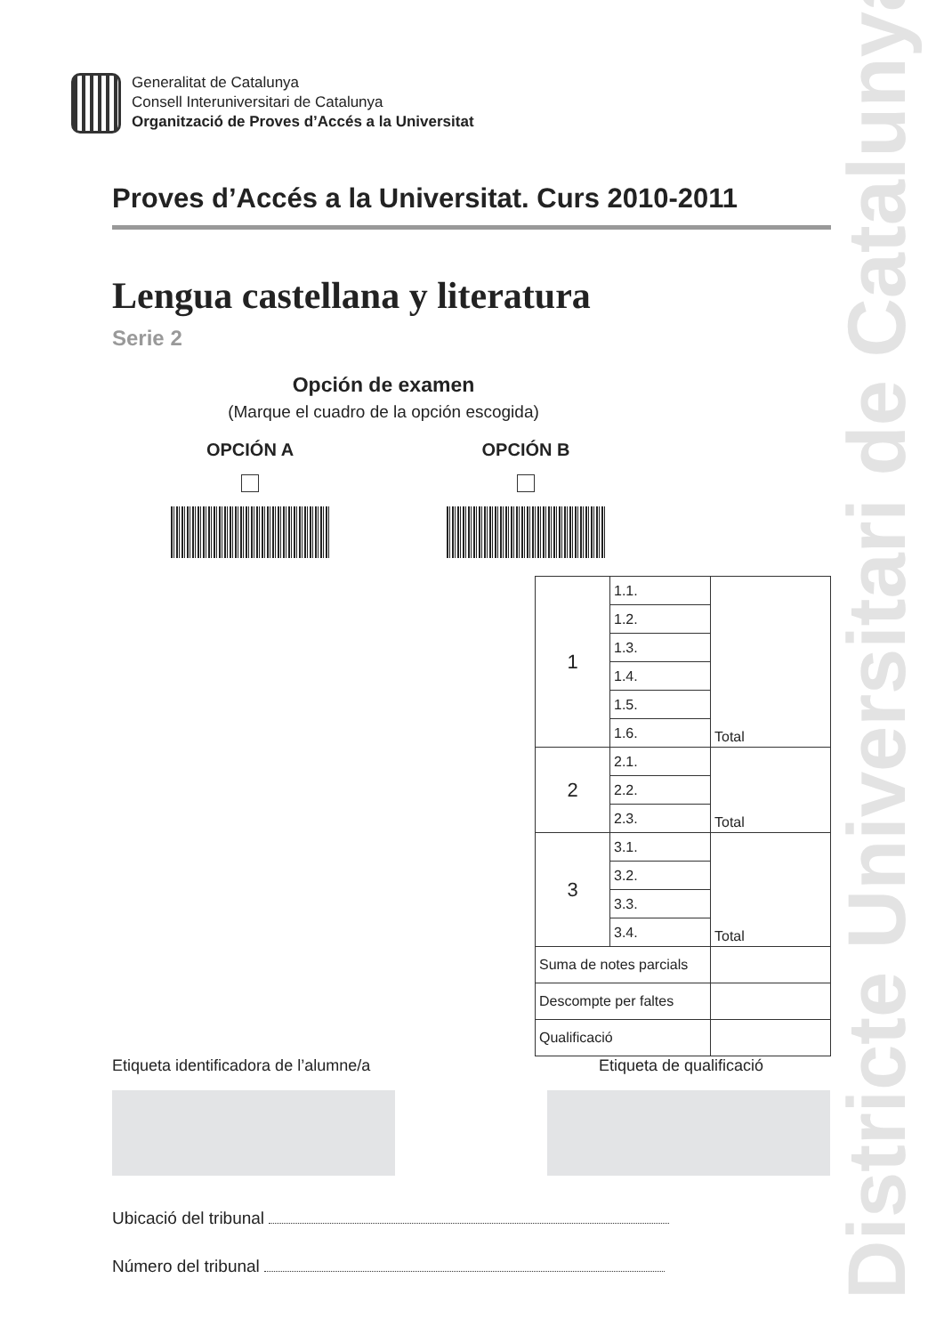Districte Universitari de Catalunya
Generalitat de Catalunya
Consell Interuniversitari de Catalunya
Organització de Proves d’Accés a la Universitat
Proves d’Accés a la Universitat. Curs 2010-2011
Lengua castellana y literatura
Serie 2
Opción de examen
(Marque el cuadro de la opción escogida)
OPCIÓN A OPCIÓN B
| 1 | 1.1. | Total |
| | 1.2. | |
| | 1.3. | |
| | 1.4. | |
| | 1.5. | |
| | 1.6. | |
| 2 | 2.1. | Total |
| | 2.2. | |
| | 2.3. | |
| 3 | 3.1. | Total |
| | 3.2. | |
| | 3.3. | |
| | 3.4. | |
| Suma de notes parcials | | |
| Descompte per faltes | | |
| Qualificació | | |
Etiqueta identificadora de l’alumne/a
Etiqueta de qualificació
Ubicació del tribunal
Número del tribunal